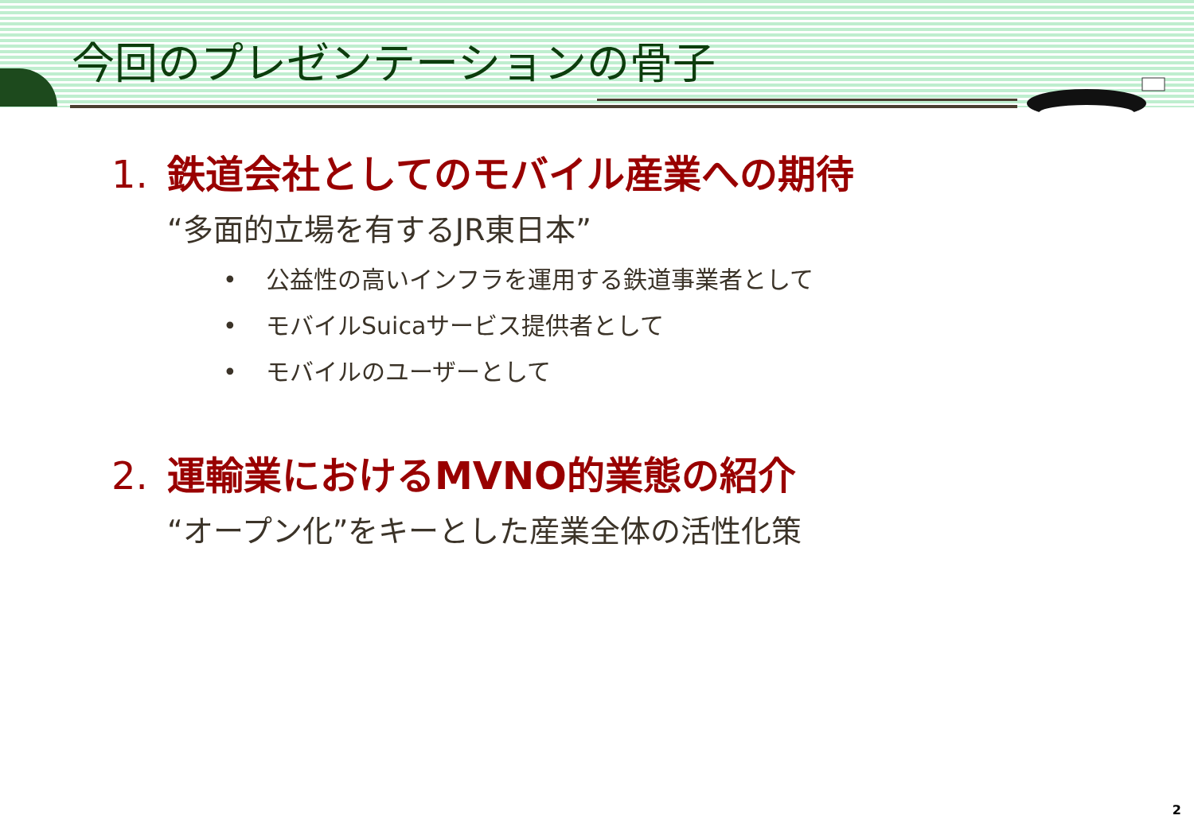今回のプレゼンテーションの骨子
1. 鉄道会社としてのモバイル産業への期待
“多面的立場を有するJR東日本”
• 公益性の高いインフラを運用する鉄道事業者として
• モバイルSuicaサービス提供者として
• モバイルのユーザーとして
2. 運輸業におけるMVNO的業態の紹介
“オープン化”をキーとした産業全体の活性化策
2